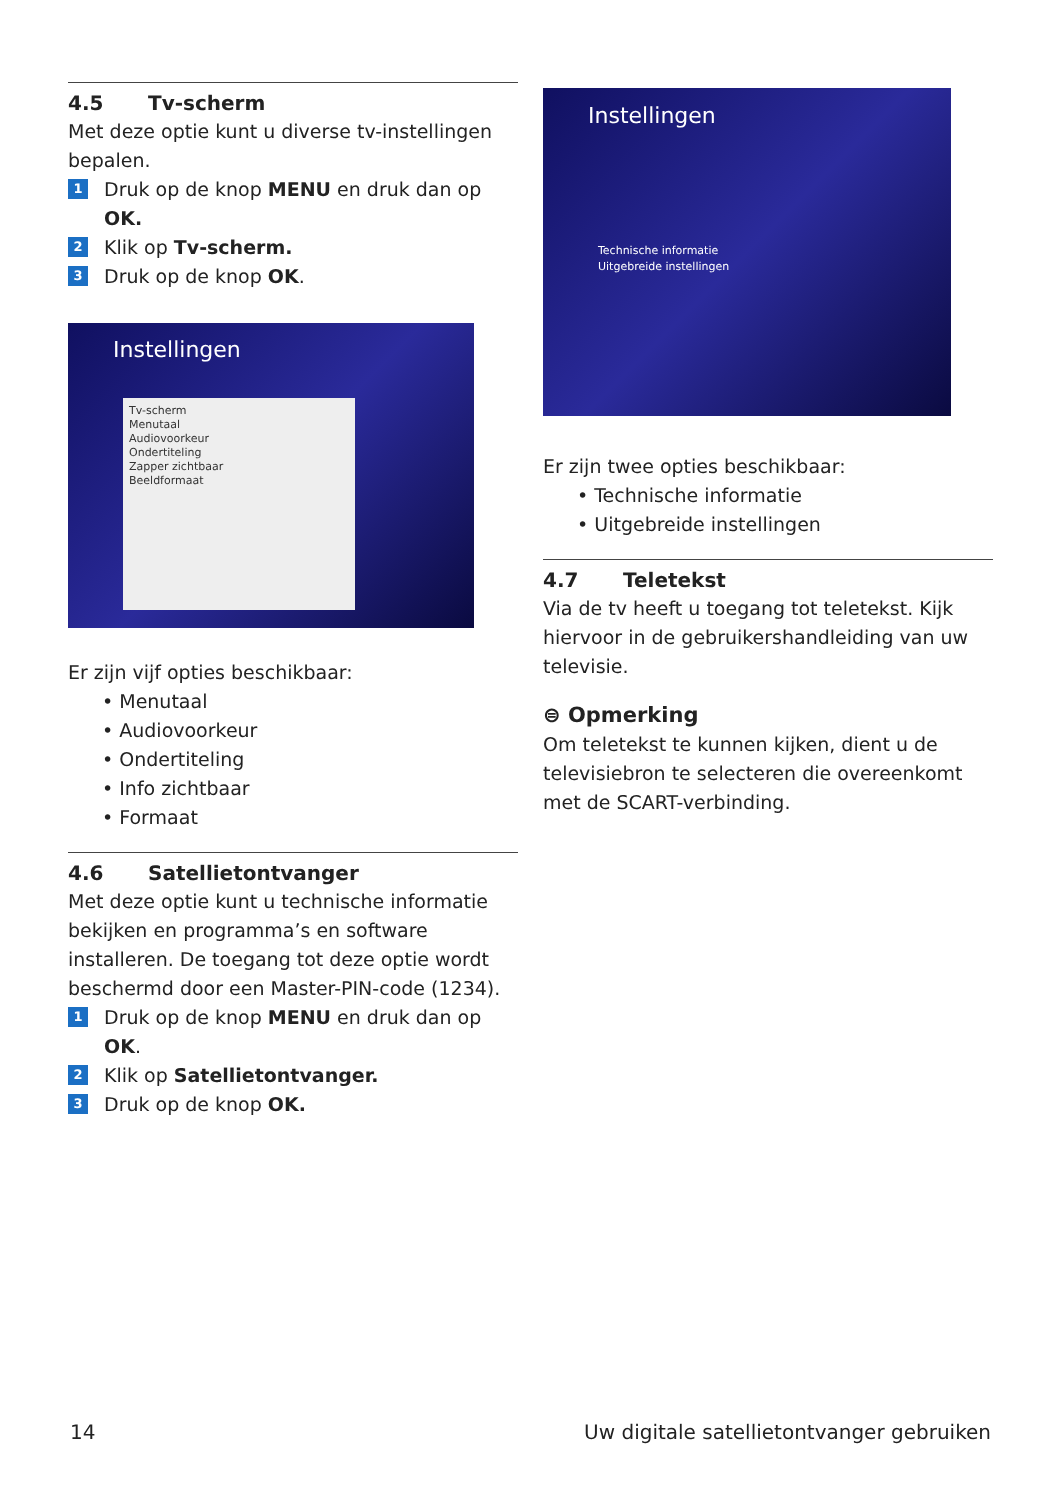4.5 Tv-scherm
Met deze optie kunt u diverse tv-instellingen bepalen.
1
Druk op de knop MENU en druk dan op OK.
2
Klik op Tv-scherm.
3
Druk op de knop OK.
Instellingen
Tv-scherm
Menutaal
Audiovoorkeur
Ondertiteling
Zapper zichtbaar
Beeldformaat
Er zijn vijf opties beschikbaar:
• Menutaal
• Audiovoorkeur
• Ondertiteling
• Info zichtbaar
• Formaat
4.6 Satellietontvanger
Met deze optie kunt u technische informatie bekijken en programma’s en software installeren. De toegang tot deze optie wordt beschermd door een Master-PIN-code (1234).
1
Druk op de knop MENU en druk dan op OK.
2
Klik op Satellietontvanger.
3
Druk op de knop OK.
Instellingen
Technische informatie
Uitgebreide instellingen
Er zijn twee opties beschikbaar:
• Technische informatie
• Uitgebreide instellingen
4.7 Teletekst
Via de tv heeft u toegang tot teletekst. Kijk hiervoor in de gebruikershandleiding van uw televisie.
⊜ Opmerking
Om teletekst te kunnen kijken, dient u de televisiebron te selecteren die overeenkomt met de SCART-verbinding.
14
Uw digitale satellietontvanger gebruiken